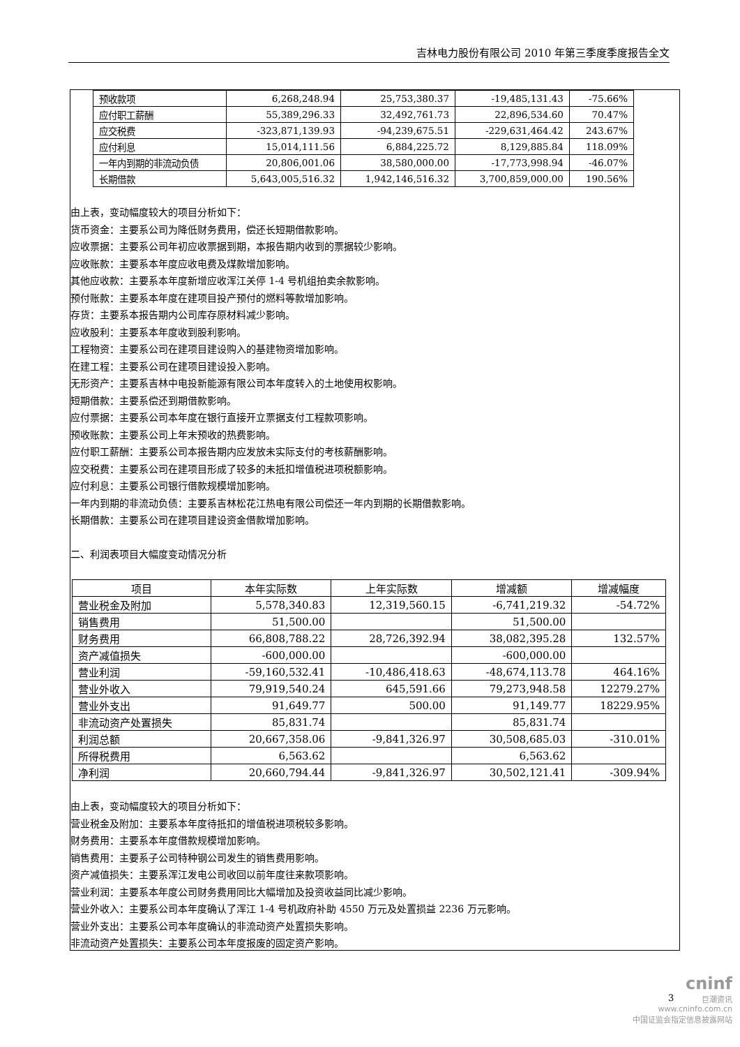吉林电力股份有限公司 2010 年第三季度季度报告全文
| 预收款项 | 6,268,248.94 | 25,753,380.37 | -19,485,131.43 | -75.66% |
| 应付职工薪酬 | 55,389,296.33 | 32,492,761.73 | 22,896,534.60 | 70.47% |
| 应交税费 | -323,871,139.93 | -94,239,675.51 | -229,631,464.42 | 243.67% |
| 应付利息 | 15,014,111.56 | 6,884,225.72 | 8,129,885.84 | 118.09% |
| 一年内到期的非流动负债 | 20,806,001.06 | 38,580,000.00 | -17,773,998.94 | -46.07% |
| 长期借款 | 5,643,005,516.32 | 1,942,146,516.32 | 3,700,859,000.00 | 190.56% |
由上表，变动幅度较大的项目分析如下：
货币资金：主要系公司为降低财务费用，偿还长短期借款影响。
应收票据：主要系公司年初应收票据到期，本报告期内收到的票据较少影响。
应收账款：主要系本年度应收电费及煤款增加影响。
其他应收款：主要系本年度新增应收浑江关停 1-4 号机组拍卖余款影响。
预付账款：主要系本年度在建项目投产预付的燃料等款增加影响。
存货：主要系本报告期内公司库存原材料减少影响。
应收股利：主要系本年度收到股利影响。
工程物资：主要系公司在建项目建设购入的基建物资增加影响。
在建工程：主要系公司在建项目建设投入影响。
无形资产：主要系吉林中电投新能源有限公司本年度转入的土地使用权影响。
短期借款：主要系偿还到期借款影响。
应付票据：主要系公司本年度在银行直接开立票据支付工程款项影响。
预收账款：主要系公司上年末预收的热费影响。
应付职工薪酬：主要系公司本报告期内应发放未实际支付的考核薪酬影响。
应交税费：主要系公司在建项目形成了较多的未抵扣增值税进项税额影响。
应付利息：主要系公司银行借款规模增加影响。
一年内到期的非流动负债：主要系吉林松花江热电有限公司偿还一年内到期的长期借款影响。
长期借款：主要系公司在建项目建设资金借款增加影响。
二、利润表项目大幅度变动情况分析
| 项目 | 本年实际数 | 上年实际数 | 增减额 | 增减幅度 |
| --- | --- | --- | --- | --- |
| 营业税金及附加 | 5,578,340.83 | 12,319,560.15 | -6,741,219.32 | -54.72% |
| 销售费用 | 51,500.00 | | 51,500.00 | |
| 财务费用 | 66,808,788.22 | 28,726,392.94 | 38,082,395.28 | 132.57% |
| 资产减值损失 | -600,000.00 | | -600,000.00 | |
| 营业利润 | -59,160,532.41 | -10,486,418.63 | -48,674,113.78 | 464.16% |
| 营业外收入 | 79,919,540.24 | 645,591.66 | 79,273,948.58 | 12279.27% |
| 营业外支出 | 91,649.77 | 500.00 | 91,149.77 | 18229.95% |
| 非流动资产处置损失 | 85,831.74 | | 85,831.74 | |
| 利润总额 | 20,667,358.06 | -9,841,326.97 | 30,508,685.03 | -310.01% |
| 所得税费用 | 6,563.62 | | 6,563.62 | |
| 净利润 | 20,660,794.44 | -9,841,326.97 | 30,502,121.41 | -309.94% |
由上表，变动幅度较大的项目分析如下：
营业税金及附加：主要系本年度待抵扣的增值税进项税较多影响。
财务费用：主要系本年度借款规模增加影响。
销售费用：主要系子公司特种钢公司发生的销售费用影响。
资产减值损失：主要系浑江发电公司收回以前年度往来款项影响。
营业利润：主要系本年度公司财务费用同比大幅增加及投资收益同比减少影响。
营业外收入：主要系公司本年度确认了浑江 1-4 号机政府补助 4550 万元及处置损益 2236 万元影响。
营业外支出：主要系公司本年度确认的非流动资产处置损失影响。
非流动资产处置损失：主要系公司本年度报废的固定资产影响。
3
cninf
巨潮资讯
www.cninfo.com.cn
中国证监会指定信息披露网站